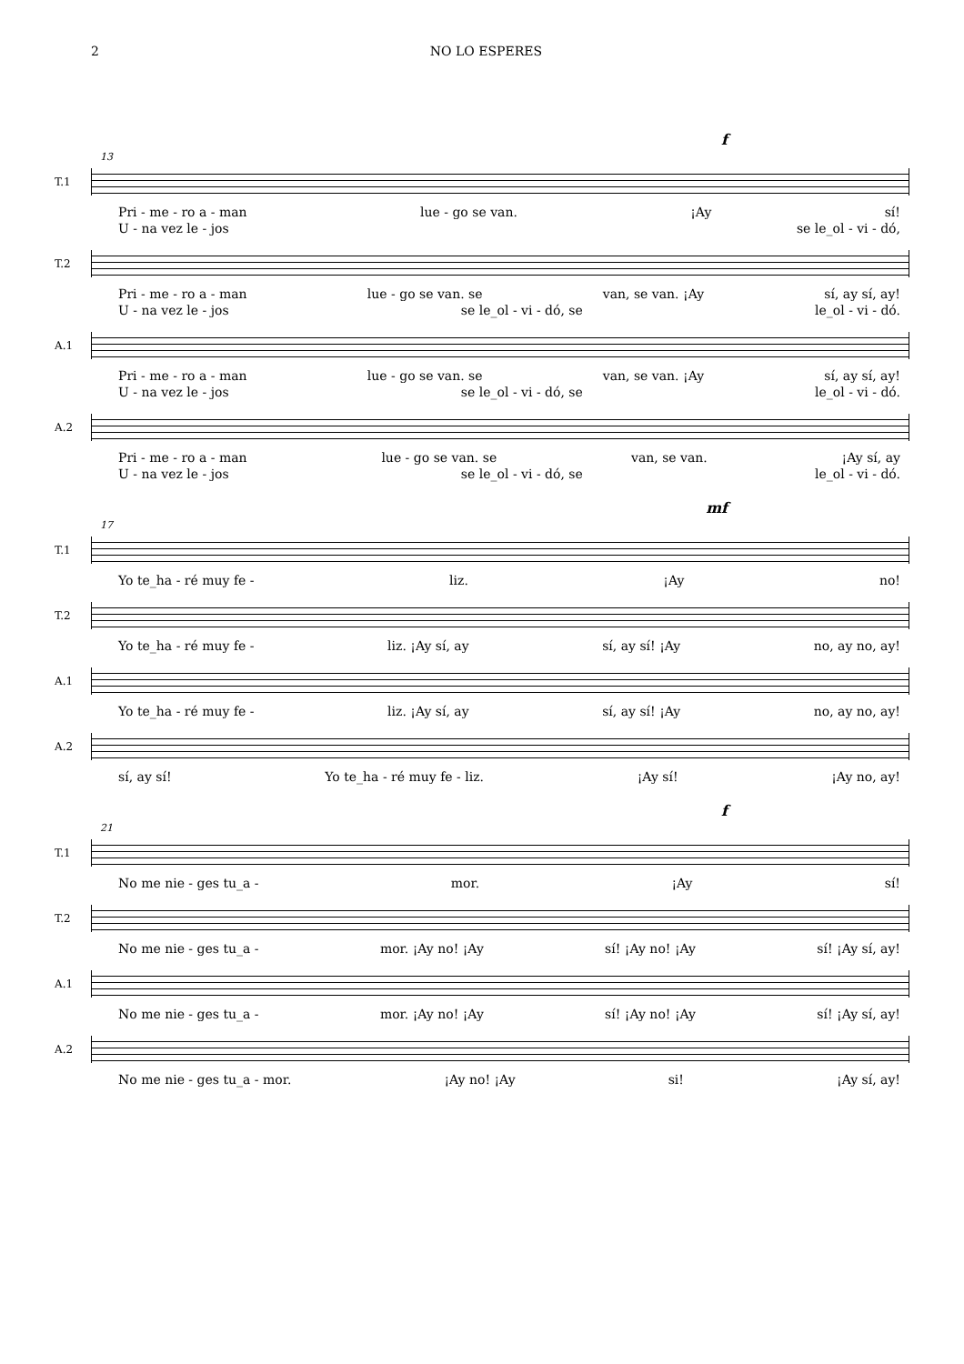2 NO LO ESPERES
f
13
T.1
Pri - me - ro a - man lue - go se van. ¡Ay sí!
U - na vez le - jos se le_ol - vi - dó,
T.2
Pri - me - ro a - man lue - go se van. se van, se van. ¡Ay sí, ay sí, ay!
U - na vez le - jos se le_ol - vi - dó, se le_ol - vi - dó.
A.1
Pri - me - ro a - man lue - go se van. se van, se van. ¡Ay sí, ay sí, ay!
U - na vez le - jos se le_ol - vi - dó, se le_ol - vi - dó.
A.2
Pri - me - ro a - man lue - go se van. se van, se van. ¡Ay sí, ay
U - na vez le - jos se le_ol - vi - dó, se le_ol - vi - dó.
mf
17
T.1
Yo te_ha - ré muy fe - liz. ¡Ay no!
T.2
Yo te_ha - ré muy fe - liz. ¡Ay sí, ay sí, ay sí! ¡Ay no, ay no, ay!
A.1
Yo te_ha - ré muy fe - liz. ¡Ay sí, ay sí, ay sí! ¡Ay no, ay no, ay!
A.2
sí, ay sí! Yo te_ha - ré muy fe - liz. ¡Ay sí! ¡Ay no, ay!
f
21
T.1
No me nie - ges tu_a - mor. ¡Ay sí!
T.2
No me nie - ges tu_a - mor. ¡Ay no! ¡Ay sí! ¡Ay no! ¡Ay sí! ¡Ay sí, ay!
A.1
No me nie - ges tu_a - mor. ¡Ay no! ¡Ay sí! ¡Ay no! ¡Ay sí! ¡Ay sí, ay!
A.2
No me nie - ges tu_a - mor. ¡Ay no! ¡Ay si! ¡Ay sí, ay!